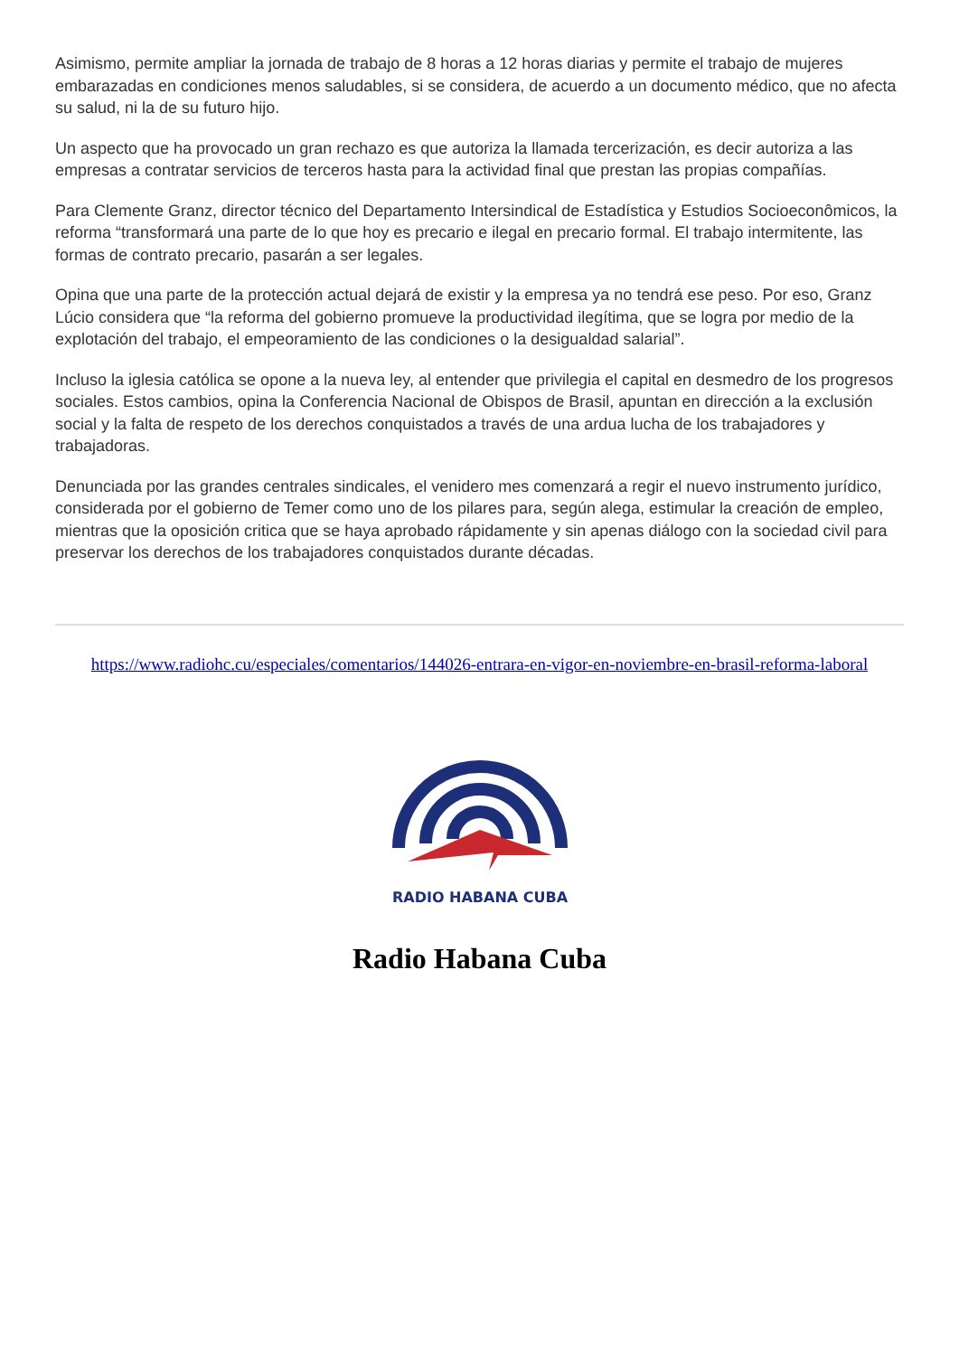Asimismo, permite ampliar la jornada de trabajo de 8 horas a 12 horas diarias y permite el trabajo de mujeres embarazadas en condiciones menos saludables, si se considera, de acuerdo a un documento médico, que no afecta su salud, ni la de su futuro hijo.
Un aspecto que ha provocado un gran rechazo es que autoriza la llamada tercerización, es decir autoriza a las empresas a contratar servicios de terceros hasta para la actividad final que prestan las propias compañías.
Para Clemente Granz, director técnico del Departamento Intersindical de Estadística y Estudios Socioeconômicos, la reforma “transformará una parte de lo que hoy es precario e ilegal en precario formal. El trabajo intermitente, las formas de contrato precario, pasarán a ser legales.
Opina que una parte de la protección actual dejará de existir y la empresa ya no tendrá ese peso. Por eso, Granz Lúcio considera que “la reforma del gobierno promueve la productividad ilegítima, que se logra por medio de la explotación del trabajo, el empeoramiento de las condiciones o la desigualdad salarial”.
Incluso la iglesia católica se opone a la nueva ley, al entender que privilegia el capital en desmedro de los progresos sociales. Estos cambios, opina la Conferencia Nacional de Obispos de Brasil, apuntan en dirección a la exclusión social y la falta de respeto de los derechos conquistados a través de una ardua lucha de los trabajadores y trabajadoras.
Denunciada por las grandes centrales sindicales, el venidero mes comenzará a regir el nuevo instrumento jurídico, considerada por el gobierno de Temer como uno de los pilares para, según alega, estimular la creación de empleo, mientras que la oposición critica que se haya aprobado rápidamente y sin apenas diálogo con la sociedad civil para preservar los derechos de los trabajadores conquistados durante décadas.
https://www.radiohc.cu/especiales/comentarios/144026-entrara-en-vigor-en-noviembre-en-brasil-reforma-laboral
RADIO HABANA CUBA
Radio Habana Cuba